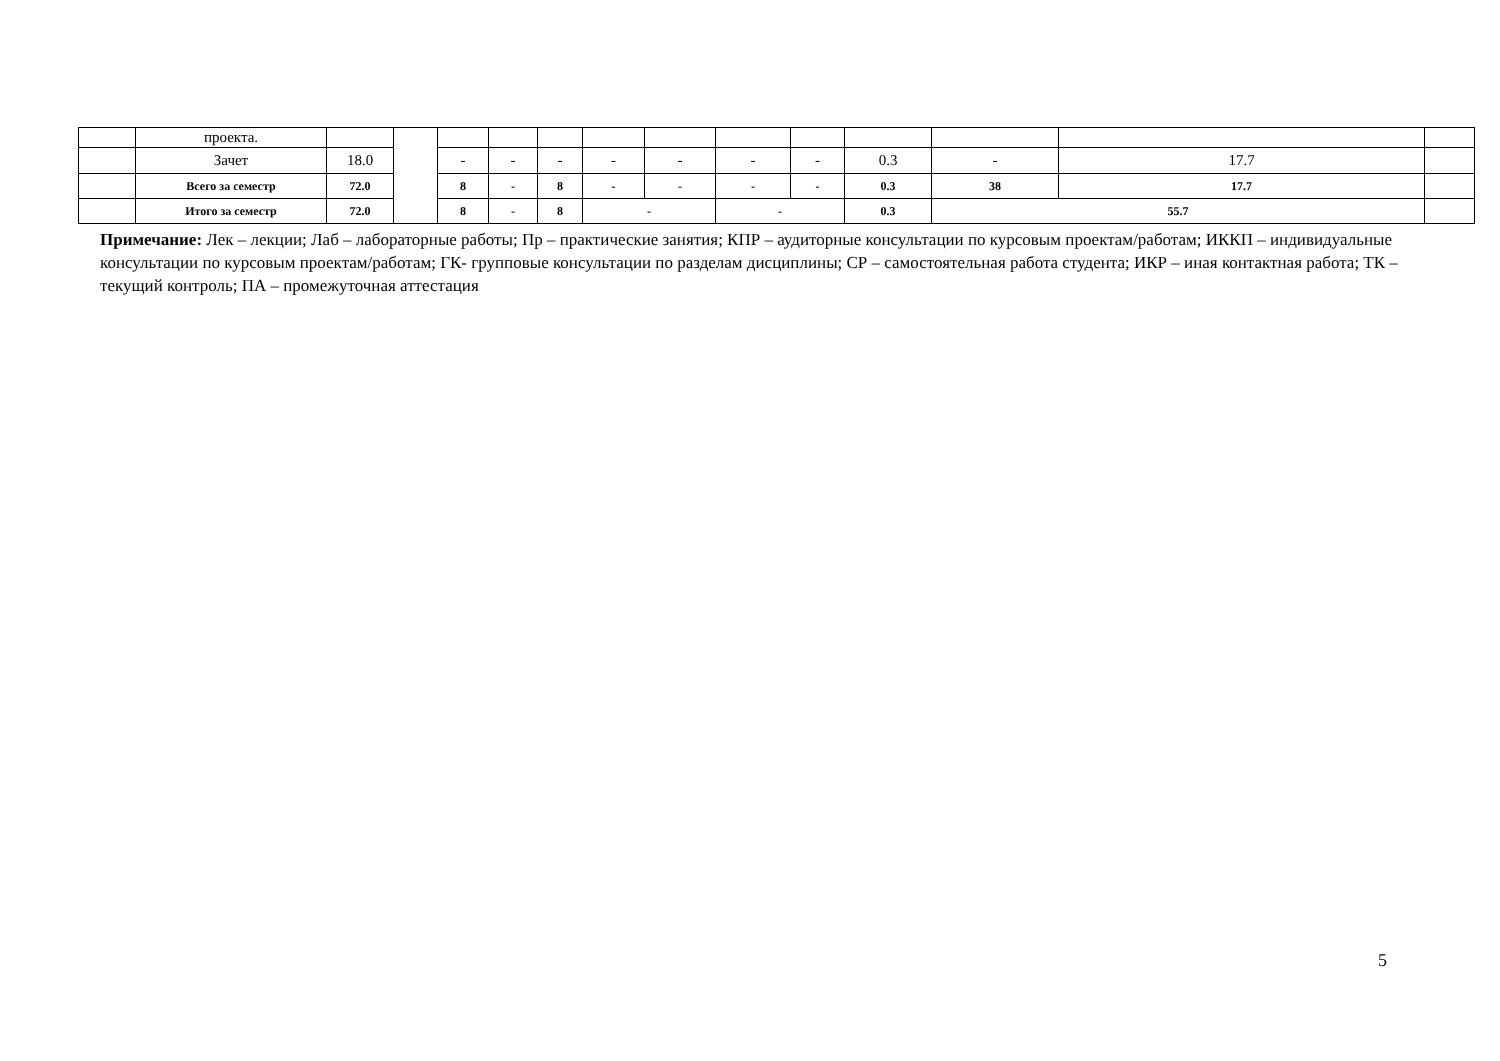| | проекта. | | | | | | | | | | | | | |
| | Зачет | 18.0 | | - | - | - | - | - | - | - | 0.3 | - | 17.7 | |
| | Всего за семестр | 72.0 | | 8 | - | 8 | - | - | - | - | 0.3 | 38 | 17.7 | |
| | Итого за семестр | 72.0 | | 8 | - | 8 | - | | - | | 0.3 | 55.7 | | |
Примечание: Лек – лекции; Лаб – лабораторные работы; Пр – практические занятия; КПР – аудиторные консультации по курсовым проектам/работам; ИККП – индивидуальные консультации по курсовым проектам/работам; ГК- групповые консультации по разделам дисциплины; СР – самостоятельная работа студента; ИКР – иная контактная работа; ТК – текущий контроль; ПА – промежуточная аттестация
5